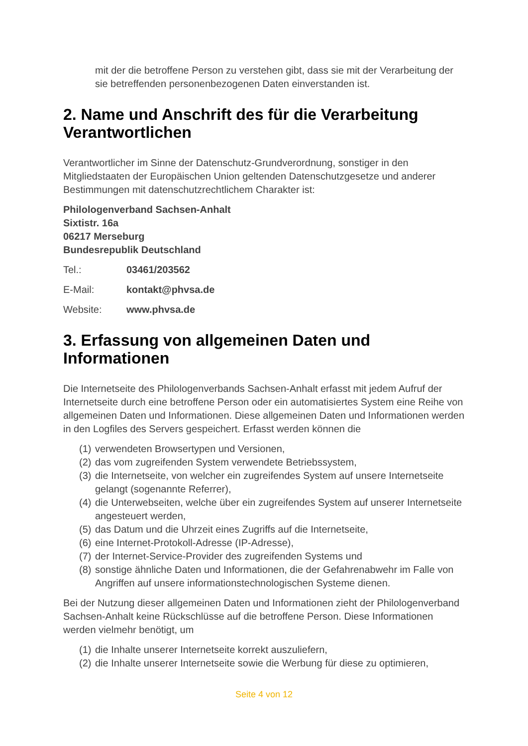mit der die betroffene Person zu verstehen gibt, dass sie mit der Verarbeitung der sie betreffenden personenbezogenen Daten einverstanden ist.
2. Name und Anschrift des für die Verarbeitung Verantwortlichen
Verantwortlicher im Sinne der Datenschutz-Grundverordnung, sonstiger in den Mitgliedstaaten der Europäischen Union geltenden Datenschutzgesetze und anderer Bestimmungen mit datenschutzrechtlichem Charakter ist:
Philologenverband Sachsen-Anhalt
Sixtistr. 16a
06217 Merseburg
Bundesrepublik Deutschland
Tel.: 03461/203562
E-Mail: kontakt@phvsa.de
Website: www.phvsa.de
3. Erfassung von allgemeinen Daten und Informationen
Die Internetseite des Philologenverbands Sachsen-Anhalt erfasst mit jedem Aufruf der Internetseite durch eine betroffene Person oder ein automatisiertes System eine Reihe von allgemeinen Daten und Informationen. Diese allgemeinen Daten und Informationen werden in den Logfiles des Servers gespeichert. Erfasst werden können die
(1) verwendeten Browsertypen und Versionen,
(2) das vom zugreifenden System verwendete Betriebssystem,
(3) die Internetseite, von welcher ein zugreifendes System auf unsere Internetseite gelangt (sogenannte Referrer),
(4) die Unterwebseiten, welche über ein zugreifendes System auf unserer Internetseite angesteuert werden,
(5) das Datum und die Uhrzeit eines Zugriffs auf die Internetseite,
(6) eine Internet-Protokoll-Adresse (IP-Adresse),
(7) der Internet-Service-Provider des zugreifenden Systems und
(8) sonstige ähnliche Daten und Informationen, die der Gefahrenabwehr im Falle von Angriffen auf unsere informationstechnologischen Systeme dienen.
Bei der Nutzung dieser allgemeinen Daten und Informationen zieht der Philologenverband Sachsen-Anhalt keine Rückschlüsse auf die betroffene Person. Diese Informationen werden vielmehr benötigt, um
(1) die Inhalte unserer Internetseite korrekt auszuliefern,
(2) die Inhalte unserer Internetseite sowie die Werbung für diese zu optimieren,
Seite 4 von 12